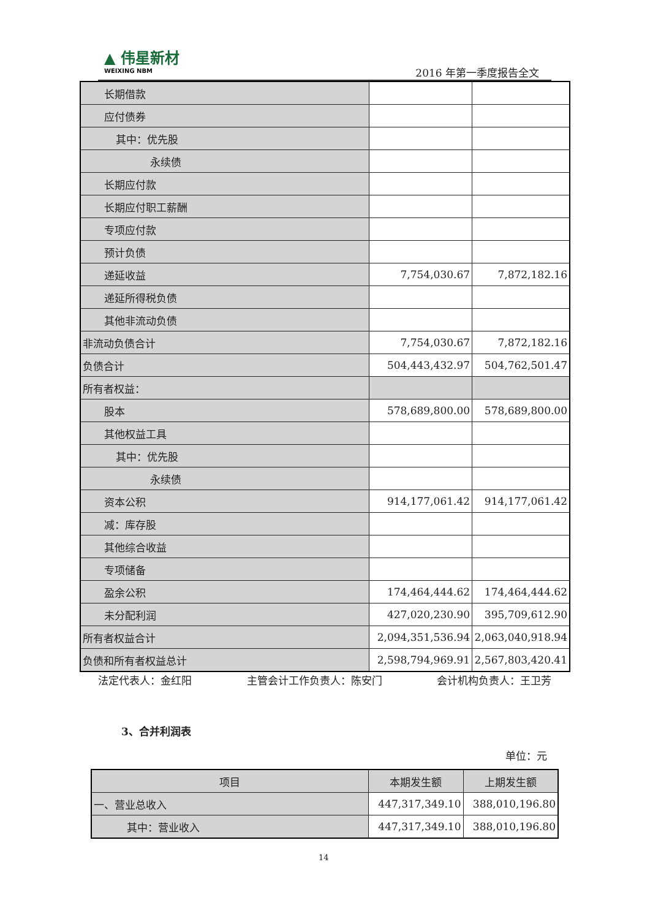▲ 伟星新材
WEIXING NBM
2016 年第一季度报告全文
| 长期借款 | | |
| 应付债券 | | |
| 其中：优先股 | | |
| 永续债 | | |
| 长期应付款 | | |
| 长期应付职工薪酬 | | |
| 专项应付款 | | |
| 预计负债 | | |
| 递延收益 | 7,754,030.67 | 7,872,182.16 |
| 递延所得税负债 | | |
| 其他非流动负债 | | |
| 非流动负债合计 | 7,754,030.67 | 7,872,182.16 |
| 负债合计 | 504,443,432.97 | 504,762,501.47 |
| 所有者权益： | | |
| 股本 | 578,689,800.00 | 578,689,800.00 |
| 其他权益工具 | | |
| 其中：优先股 | | |
| 永续债 | | |
| 资本公积 | 914,177,061.42 | 914,177,061.42 |
| 减：库存股 | | |
| 其他综合收益 | | |
| 专项储备 | | |
| 盈余公积 | 174,464,444.62 | 174,464,444.62 |
| 未分配利润 | 427,020,230.90 | 395,709,612.90 |
| 所有者权益合计 | 2,094,351,536.94 | 2,063,040,918.94 |
| 负债和所有者权益总计 | 2,598,794,969.91 | 2,567,803,420.41 |
法定代表人：金红阳 主管会计工作负责人：陈安门 会计机构负责人：王卫芳
3、合并利润表
单位：元
| 项目 | 本期发生额 | 上期发生额 |
| --- | --- | --- |
| 一、营业总收入 | 447,317,349.10 | 388,010,196.80 |
| 其中：营业收入 | 447,317,349.10 | 388,010,196.80 |
14